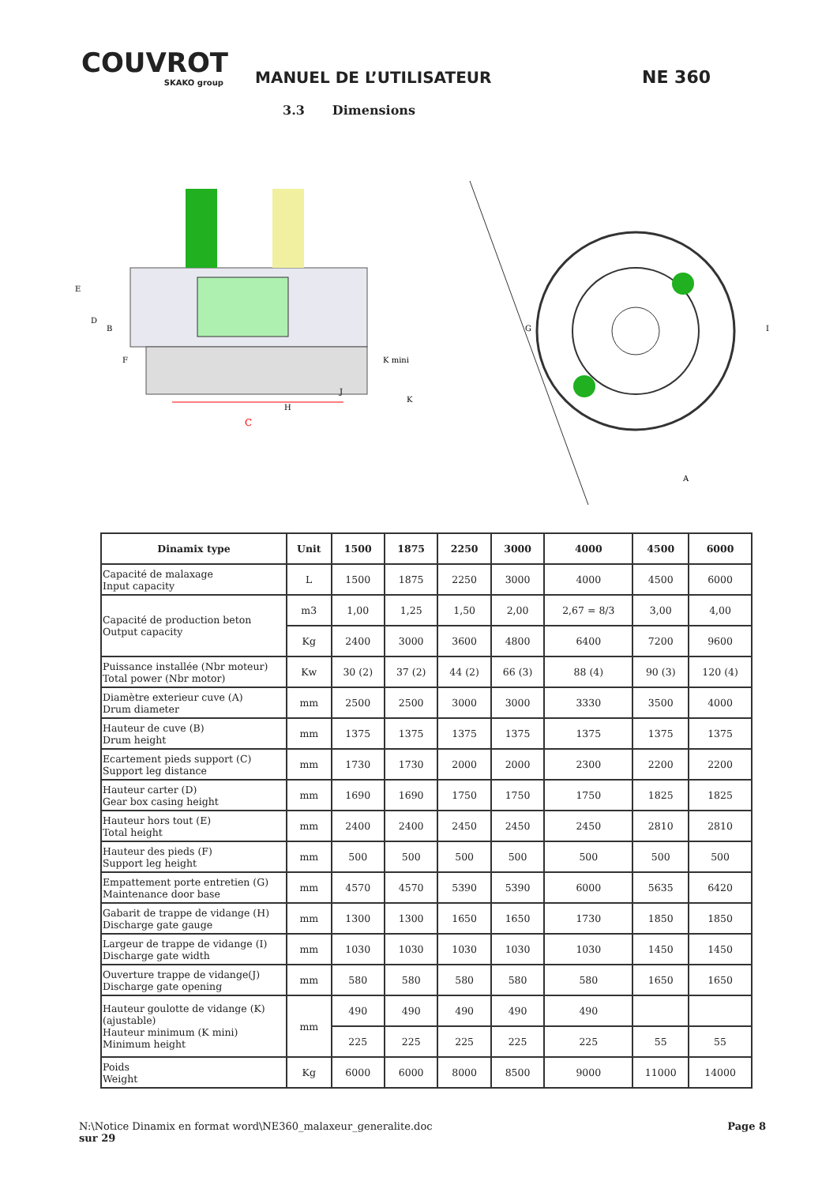COUVROT
SKAKO group
MANUEL DE L’UTILISATEUR
NE 360
3.3 Dimensions
C
E
D
B
F
H
J
K mini
K
G
A
I
| Dinamix type | Unit | 1500 | 1875 | 2250 | 3000 | 4000 | 4500 | 6000 |
| --- | --- | --- | --- | --- | --- | --- | --- | --- |
| Capacité de malaxage Input capacity | L | 1500 | 1875 | 2250 | 3000 | 4000 | 4500 | 6000 |
| Capacité de production beton Output capacity | m3 | 1,00 | 1,25 | 1,50 | 2,00 | 2,67 = 8/3 | 3,00 | 4,00 |
| | Kg | 2400 | 3000 | 3600 | 4800 | 6400 | 7200 | 9600 |
| Puissance installée (Nbr moteur) Total power (Nbr motor) | Kw | 30 (2) | 37 (2) | 44 (2) | 66 (3) | 88 (4) | 90 (3) | 120 (4) |
| Diamètre exterieur cuve (A) Drum diameter | mm | 2500 | 2500 | 3000 | 3000 | 3330 | 3500 | 4000 |
| Hauteur de cuve (B) Drum height | mm | 1375 | 1375 | 1375 | 1375 | 1375 | 1375 | 1375 |
| Ecartement pieds support (C) Support leg distance | mm | 1730 | 1730 | 2000 | 2000 | 2300 | 2200 | 2200 |
| Hauteur carter (D) Gear box casing height | mm | 1690 | 1690 | 1750 | 1750 | 1750 | 1825 | 1825 |
| Hauteur hors tout (E) Total height | mm | 2400 | 2400 | 2450 | 2450 | 2450 | 2810 | 2810 |
| Hauteur des pieds (F) Support leg height | mm | 500 | 500 | 500 | 500 | 500 | 500 | 500 |
| Empattement porte entretien (G) Maintenance door base | mm | 4570 | 4570 | 5390 | 5390 | 6000 | 5635 | 6420 |
| Gabarit de trappe de vidange (H) Discharge gate gauge | mm | 1300 | 1300 | 1650 | 1650 | 1730 | 1850 | 1850 |
| Largeur de trappe de vidange (I) Discharge gate width | mm | 1030 | 1030 | 1030 | 1030 | 1030 | 1450 | 1450 |
| Ouverture trappe de vidange(J) Discharge gate opening | mm | 580 | 580 | 580 | 580 | 580 | 1650 | 1650 |
| Hauteur goulotte de vidange (K) (ajustable) Hauteur minimum (K mini) Minimum height | mm | 490 | 490 | 490 | 490 | 490 | | |
| | | 225 | 225 | 225 | 225 | 225 | 55 | 55 |
| Poids Weight | Kg | 6000 | 6000 | 8000 | 8500 | 9000 | 11000 | 14000 |
N:\Notice Dinamix en format word\NE360_malaxeur_generalite.doc
sur 29
Page 8